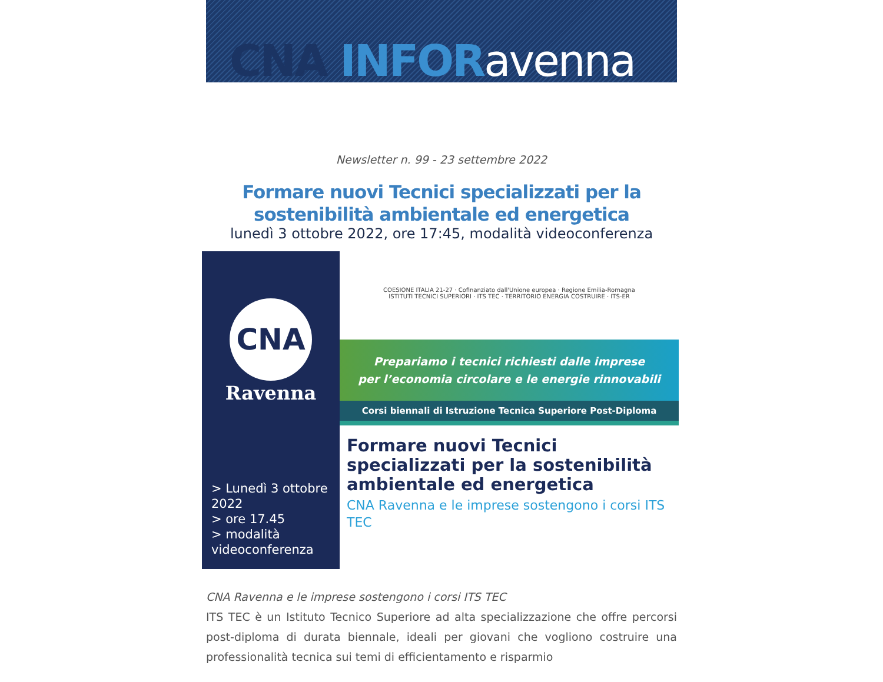CNA INFOR avenna
Newsletter n. 99 - 23 settembre 2022
Formare nuovi Tecnici specializzati per la sostenibilità ambientale ed energetica
lunedì 3 ottobre 2022, ore 17:45, modalità videoconferenza
CNA
Ravenna
> Lunedì 3 ottobre 2022
> ore 17.45
> modalità videoconferenza
COESIONE ITALIA 21-27 · Cofinanziato dall'Unione europea · Regione Emilia-Romagna
ISTITUTI TECNICI SUPERIORI · ITS TEC · TERRITORIO ENERGIA COSTRUIRE · ITS-ER
Prepariamo i tecnici richiesti dalle imprese
per l’economia circolare e le energie rinnovabili
Corsi biennali di Istruzione Tecnica Superiore Post-Diploma
Formare nuovi Tecnici specializzati per la sostenibilità ambientale ed energetica
CNA Ravenna e le imprese sostengono i corsi ITS TEC
CNA Ravenna e le imprese sostengono i corsi ITS TEC
ITS TEC è un Istituto Tecnico Superiore ad alta specializzazione che offre percorsi post-diploma di durata biennale, ideali per giovani che vogliono costruire una professionalità tecnica sui temi di efficientamento e risparmio